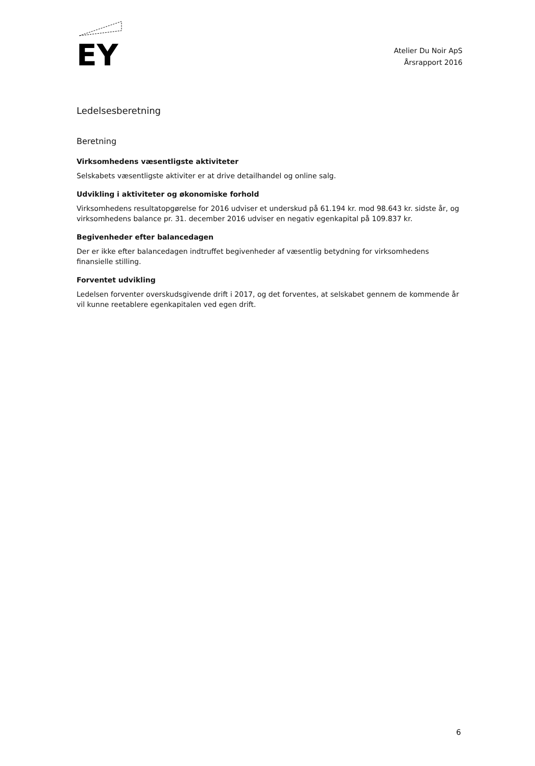EY
Atelier Du Noir ApS
Årsrapport 2016
Ledelsesberetning
Beretning
Virksomhedens væsentligste aktiviteter
Selskabets væsentligste aktiviter er at drive detailhandel og online salg.
Udvikling i aktiviteter og økonomiske forhold
Virksomhedens resultatopgørelse for 2016 udviser et underskud på 61.194 kr. mod 98.643 kr. sidste år, og virksomhedens balance pr. 31. december 2016 udviser en negativ egenkapital på 109.837 kr.
Begivenheder efter balancedagen
Der er ikke efter balancedagen indtruffet begivenheder af væsentlig betydning for virksomhedens finansielle stilling.
Forventet udvikling
Ledelsen forventer overskudsgivende drift i 2017, og det forventes, at selskabet gennem de kommende år vil kunne reetablere egenkapitalen ved egen drift.
6